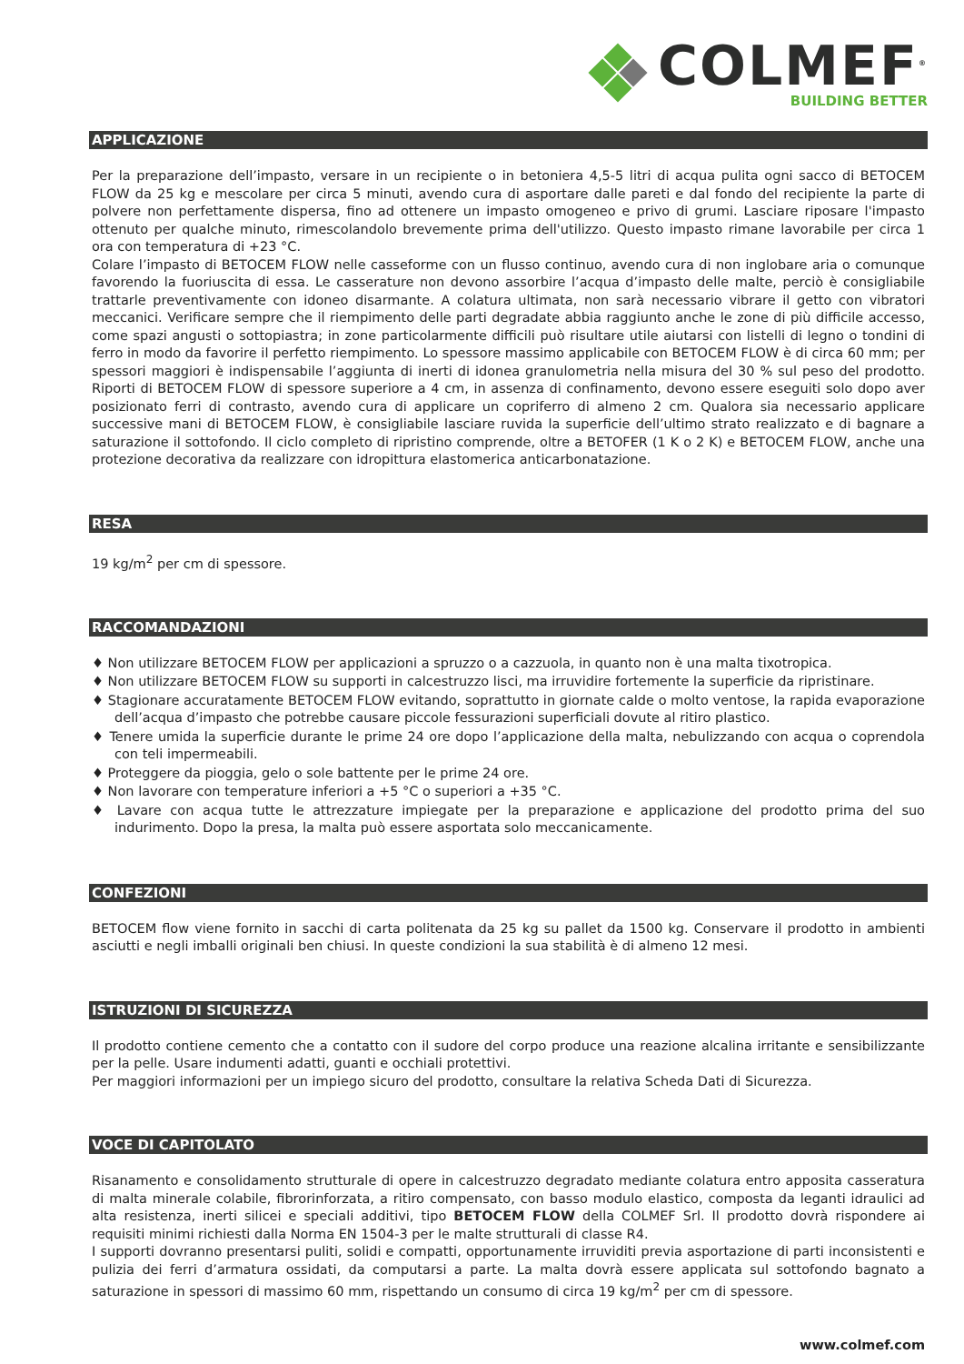COLMEF<sup>®</sup>
BUILDING BETTER
APPLICAZIONE
Per la preparazione dell’impasto, versare in un recipiente o in betoniera 4,5-5 litri di acqua pulita ogni sacco di BETOCEM FLOW da 25 kg e mescolare per circa 5 minuti, avendo cura di asportare dalle pareti e dal fondo del recipiente la parte di polvere non perfettamente dispersa, fino ad ottenere un impasto omogeneo e privo di grumi. Lasciare riposare l'impasto ottenuto per qualche minuto, rimescolandolo brevemente prima dell'utilizzo. Questo impasto rimane lavorabile per circa 1 ora con temperatura di +23 °C.
Colare l’impasto di BETOCEM FLOW nelle casseforme con un flusso continuo, avendo cura di non inglobare aria o comunque favorendo la fuoriuscita di essa. Le casserature non devono assorbire l’acqua d’impasto delle malte, perciò è consigliabile trattarle preventivamente con idoneo disarmante. A colatura ultimata, non sarà necessario vibrare il getto con vibratori meccanici. Verificare sempre che il riempimento delle parti degradate abbia raggiunto anche le zone di più difficile accesso, come spazi angusti o sottopiastra; in zone particolarmente difficili può risultare utile aiutarsi con listelli di legno o tondini di ferro in modo da favorire il perfetto riempimento. Lo spessore massimo applicabile con BETOCEM FLOW è di circa 60 mm; per spessori maggiori è indispensabile l’aggiunta di inerti di idonea granulometria nella misura del 30 % sul peso del prodotto. Riporti di BETOCEM FLOW di spessore superiore a 4 cm, in assenza di confinamento, devono essere eseguiti solo dopo aver posizionato ferri di contrasto, avendo cura di applicare un copriferro di almeno 2 cm. Qualora sia necessario applicare successive mani di BETOCEM FLOW, è consigliabile lasciare ruvida la superficie dell’ultimo strato realizzato e di bagnare a saturazione il sottofondo. Il ciclo completo di ripristino comprende, oltre a BETOFER (1 K o 2 K) e BETOCEM FLOW, anche una protezione decorativa da realizzare con idropittura elastomerica anticarbonatazione.
RESA
19 kg/m<sup>2</sup> per cm di spessore.
RACCOMANDAZIONI
♦ Non utilizzare BETOCEM FLOW per applicazioni a spruzzo o a cazzuola, in quanto non è una malta tixotropica.
♦ Non utilizzare BETOCEM FLOW su supporti in calcestruzzo lisci, ma irruvidire fortemente la superficie da ripristinare.
♦ Stagionare accuratamente BETOCEM FLOW evitando, soprattutto in giornate calde o molto ventose, la rapida evaporazione dell’acqua d’impasto che potrebbe causare piccole fessurazioni superficiali dovute al ritiro plastico.
♦ Tenere umida la superficie durante le prime 24 ore dopo l’applicazione della malta, nebulizzando con acqua o coprendola con teli impermeabili.
♦ Proteggere da pioggia, gelo o sole battente per le prime 24 ore.
♦ Non lavorare con temperature inferiori a +5 °C o superiori a +35 °C.
♦ Lavare con acqua tutte le attrezzature impiegate per la preparazione e applicazione del prodotto prima del suo indurimento. Dopo la presa, la malta può essere asportata solo meccanicamente.
CONFEZIONI
BETOCEM flow viene fornito in sacchi di carta politenata da 25 kg su pallet da 1500 kg. Conservare il prodotto in ambienti asciutti e negli imballi originali ben chiusi. In queste condizioni la sua stabilità è di almeno 12 mesi.
ISTRUZIONI DI SICUREZZA
Il prodotto contiene cemento che a contatto con il sudore del corpo produce una reazione alcalina irritante e sensibilizzante per la pelle. Usare indumenti adatti, guanti e occhiali protettivi.
Per maggiori informazioni per un impiego sicuro del prodotto, consultare la relativa Scheda Dati di Sicurezza.
VOCE DI CAPITOLATO
Risanamento e consolidamento strutturale di opere in calcestruzzo degradato mediante colatura entro apposita casseratura di malta minerale colabile, fibrorinforzata, a ritiro compensato, con basso modulo elastico, composta da leganti idraulici ad alta resistenza, inerti silicei e speciali additivi, tipo BETOCEM FLOW della COLMEF Srl. Il prodotto dovrà rispondere ai requisiti minimi richiesti dalla Norma EN 1504-3 per le malte strutturali di classe R4.
I supporti dovranno presentarsi puliti, solidi e compatti, opportunamente irruviditi previa asportazione di parti inconsistenti e pulizia dei ferri d’armatura ossidati, da computarsi a parte. La malta dovrà essere applicata sul sottofondo bagnato a saturazione in spessori di massimo 60 mm, rispettando un consumo di circa 19 kg/m<sup>2</sup> per cm di spessore.
www.colmef.com